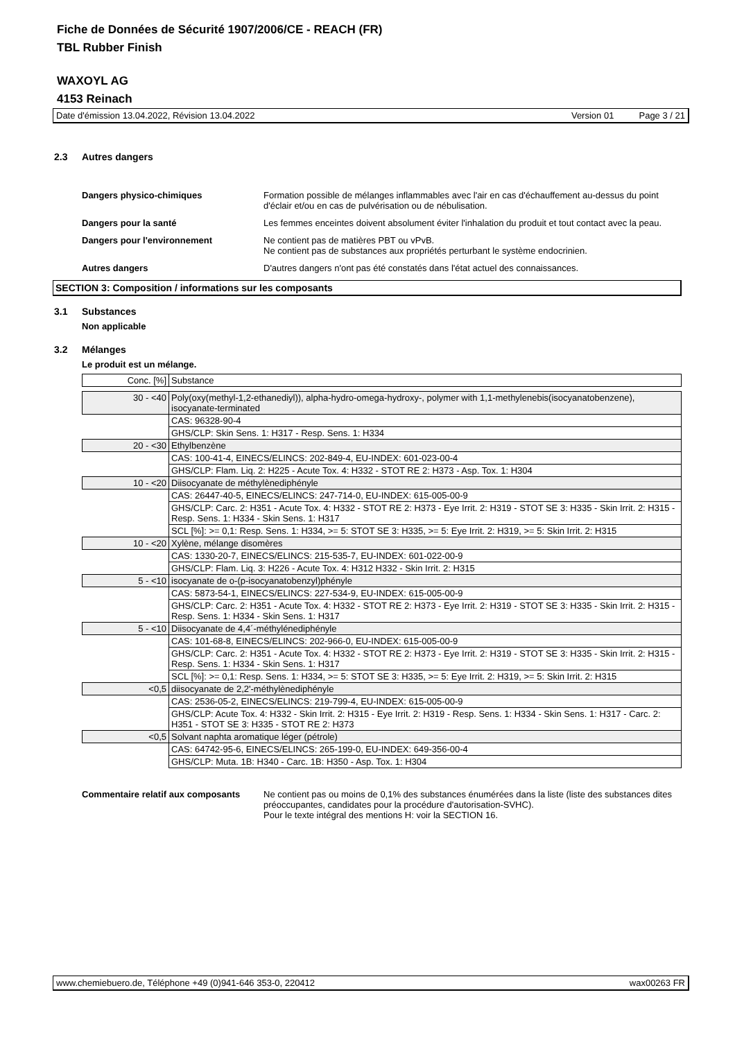Fiche de Données de Sécurité 1907/2006/CE - REACH (FR)
TBL Rubber Finish
WAXOYL AG
4153 Reinach
Date d'émission 13.04.2022, Révision 13.04.2022 Version 01 Page 3 / 21
2.3 Autres dangers
Dangers physico-chimiques Formation possible de mélanges inflammables avec l'air en cas d'échauffement au-dessus du point d'éclair et/ou en cas de pulvérisation ou de nébulisation.
Dangers pour la santé Les femmes enceintes doivent absolument éviter l'inhalation du produit et tout contact avec la peau.
Dangers pour l'environnement Ne contient pas de matières PBT ou vPvB.
Ne contient pas de substances aux propriétés perturbant le système endocrinien.
Autres dangers D'autres dangers n'ont pas été constatés dans l'état actuel des connaissances.
SECTION 3: Composition / informations sur les composants
3.1 Substances
Non applicable
3.2 Mélanges
Le produit est un mélange.
| Conc. [%] | Substance |
| 30 - <40 | Poly(oxy(methyl-1,2-ethanediyl)), alpha-hydro-omega-hydroxy-, polymer with 1,1-methylenebis(isocyanatobenzene), isocyanate-terminated |
| | CAS: 96328-90-4 |
| | GHS/CLP: Skin Sens. 1: H317 - Resp. Sens. 1: H334 |
| 20 - <30 | Ethylbenzène |
| | CAS: 100-41-4, EINECS/ELINCS: 202-849-4, EU-INDEX: 601-023-00-4 |
| | GHS/CLP: Flam. Liq. 2: H225 - Acute Tox. 4: H332 - STOT RE 2: H373 - Asp. Tox. 1: H304 |
| 10 - <20 | Diisocyanate de méthylènediphényle |
| | CAS: 26447-40-5, EINECS/ELINCS: 247-714-0, EU-INDEX: 615-005-00-9 |
| | GHS/CLP: Carc. 2: H351 - Acute Tox. 4: H332 - STOT RE 2: H373 - Eye Irrit. 2: H319 - STOT SE 3: H335 - Skin Irrit. 2: H315 - Resp. Sens. 1: H334 - Skin Sens. 1: H317 |
| | SCL [%]: >= 0,1: Resp. Sens. 1: H334, >= 5: STOT SE 3: H335, >= 5: Eye Irrit. 2: H319, >= 5: Skin Irrit. 2: H315 |
| 10 - <20 | Xylène, mélange disomères |
| | CAS: 1330-20-7, EINECS/ELINCS: 215-535-7, EU-INDEX: 601-022-00-9 |
| | GHS/CLP: Flam. Liq. 3: H226 - Acute Tox. 4: H312 H332 - Skin Irrit. 2: H315 |
| 5 - <10 | isocyanate de o-(p-isocyanatobenzyl)phényle |
| | CAS: 5873-54-1, EINECS/ELINCS: 227-534-9, EU-INDEX: 615-005-00-9 |
| | GHS/CLP: Carc. 2: H351 - Acute Tox. 4: H332 - STOT RE 2: H373 - Eye Irrit. 2: H319 - STOT SE 3: H335 - Skin Irrit. 2: H315 - Resp. Sens. 1: H334 - Skin Sens. 1: H317 |
| 5 - <10 | Diisocyanate de 4,4´-méthylénediphényle |
| | CAS: 101-68-8, EINECS/ELINCS: 202-966-0, EU-INDEX: 615-005-00-9 |
| | GHS/CLP: Carc. 2: H351 - Acute Tox. 4: H332 - STOT RE 2: H373 - Eye Irrit. 2: H319 - STOT SE 3: H335 - Skin Irrit. 2: H315 - Resp. Sens. 1: H334 - Skin Sens. 1: H317 |
| | SCL [%]: >= 0,1: Resp. Sens. 1: H334, >= 5: STOT SE 3: H335, >= 5: Eye Irrit. 2: H319, >= 5: Skin Irrit. 2: H315 |
| <0,5 | diisocyanate de 2,2'-méthylènediphényle |
| | CAS: 2536-05-2, EINECS/ELINCS: 219-799-4, EU-INDEX: 615-005-00-9 |
| | GHS/CLP: Acute Tox. 4: H332 - Skin Irrit. 2: H315 - Eye Irrit. 2: H319 - Resp. Sens. 1: H334 - Skin Sens. 1: H317 - Carc. 2: H351 - STOT SE 3: H335 - STOT RE 2: H373 |
| <0,5 | Solvant naphta aromatique léger (pétrole) |
| | CAS: 64742-95-6, EINECS/ELINCS: 265-199-0, EU-INDEX: 649-356-00-4 |
| | GHS/CLP: Muta. 1B: H340 - Carc. 1B: H350 - Asp. Tox. 1: H304 |
Commentaire relatif aux composants
Ne contient pas ou moins de 0,1% des substances énumérées dans la liste (liste des substances dites préoccupantes, candidates pour la procédure d'autorisation-SVHC).
Pour le texte intégral des mentions H: voir la SECTION 16.
www.chemiebuero.de, Téléphone +49 (0)941-646 353-0, 220412 wax00263 FR